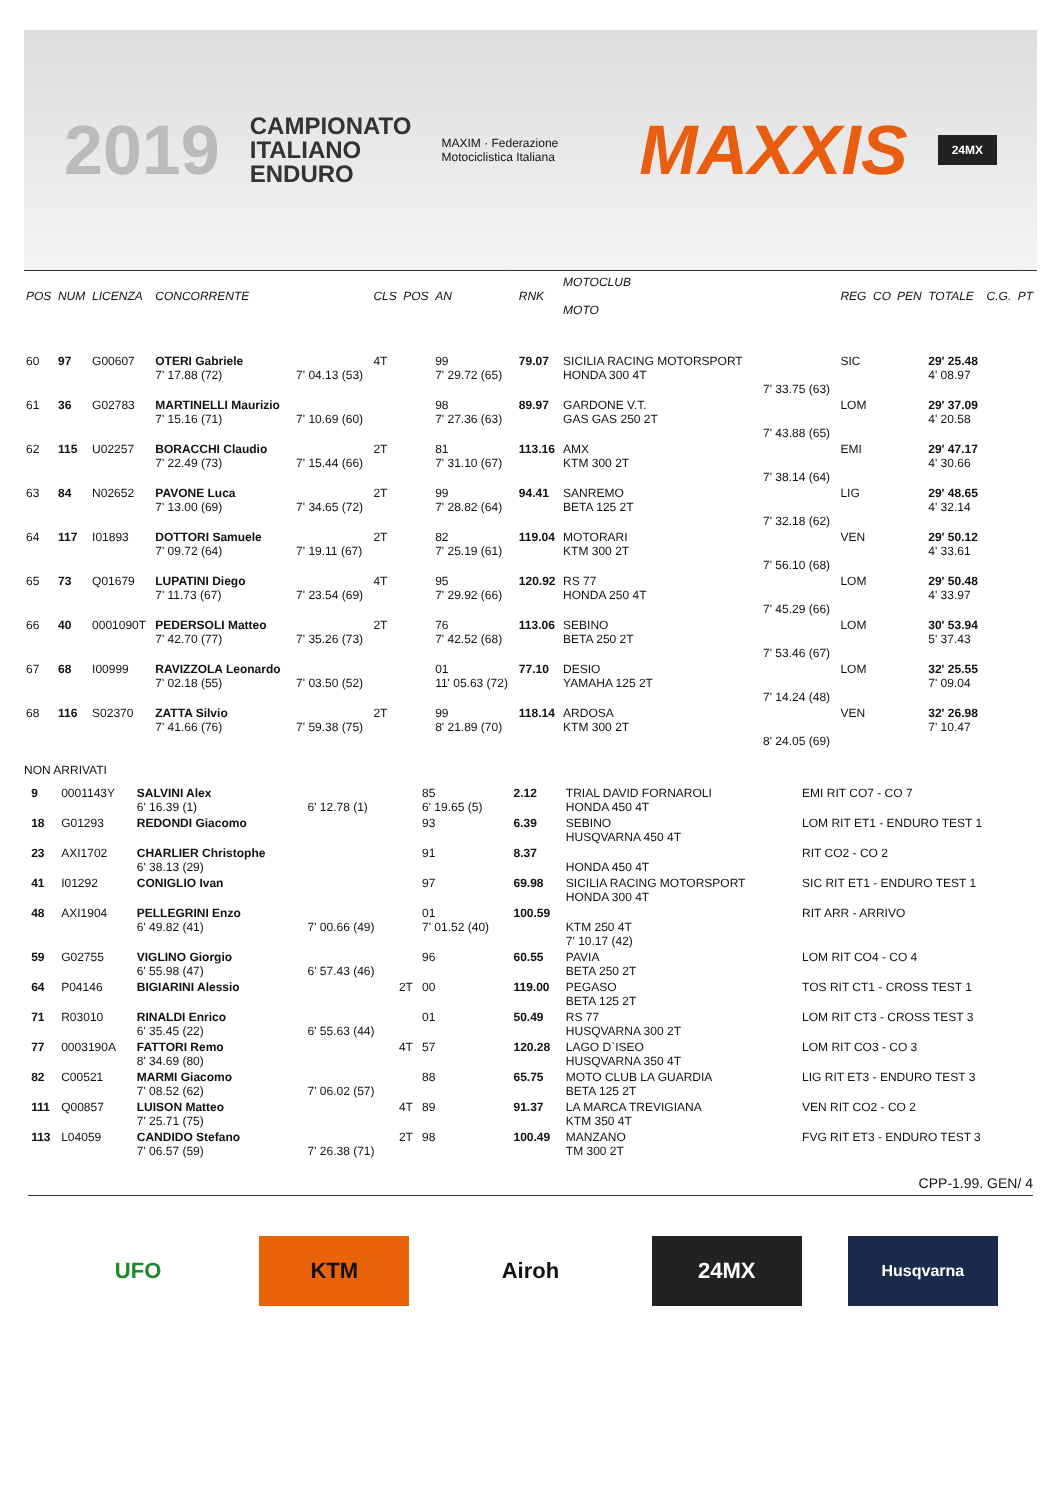2019 CAMPIONATO
ITALIANO
ENDURO MAXIM · Federazione Motociclistica Italiana MAXXIS 24MX
| POS | NUM | LICENZA | CONCORRENTE | | CLS | POS | AN | RNK | MOTOCLUB MOTO | | REG | CO | PEN | TOTALE | C.G. | PT |
| --- | --- | --- | --- | --- | --- | --- | --- | --- | --- | --- | --- | --- | --- | --- | --- | --- |
| 60 | 97 | G00607 | OTERI Gabriele 7' 17.88 (72) | 7' 04.13 (53) | 4T | | 99 7' 29.72 (65) | 79.07 | SICILIA RACING MOTORSPORT HONDA 300 4T | 7' 33.75 (63) | SIC | | | 29' 25.48 4' 08.97 | | |
| 61 | 36 | G02783 | MARTINELLI Maurizio 7' 15.16 (71) | 7' 10.69 (60) | | | 98 7' 27.36 (63) | 89.97 | GARDONE V.T. GAS GAS 250 2T | 7' 43.88 (65) | LOM | | | 29' 37.09 4' 20.58 | | |
| 62 | 115 | U02257 | BORACCHI Claudio 7' 22.49 (73) | 7' 15.44 (66) | 2T | | 81 7' 31.10 (67) | 113.16 | AMX KTM 300 2T | 7' 38.14 (64) | EMI | | | 29' 47.17 4' 30.66 | | |
| 63 | 84 | N02652 | PAVONE Luca 7' 13.00 (69) | 7' 34.65 (72) | 2T | | 99 7' 28.82 (64) | 94.41 | SANREMO BETA 125 2T | 7' 32.18 (62) | LIG | | | 29' 48.65 4' 32.14 | | |
| 64 | 117 | I01893 | DOTTORI Samuele 7' 09.72 (64) | 7' 19.11 (67) | 2T | | 82 7' 25.19 (61) | 119.04 | MOTORARI KTM 300 2T | 7' 56.10 (68) | VEN | | | 29' 50.12 4' 33.61 | | |
| 65 | 73 | Q01679 | LUPATINI Diego 7' 11.73 (67) | 7' 23.54 (69) | 4T | | 95 7' 29.92 (66) | 120.92 | RS 77 HONDA 250 4T | 7' 45.29 (66) | LOM | | | 29' 50.48 4' 33.97 | | |
| 66 | 40 | 0001090T | PEDERSOLI Matteo 7' 42.70 (77) | 7' 35.26 (73) | 2T | | 76 7' 42.52 (68) | 113.06 | SEBINO BETA 250 2T | 7' 53.46 (67) | LOM | | | 30' 53.94 5' 37.43 | | |
| 67 | 68 | I00999 | RAVIZZOLA Leonardo 7' 02.18 (55) | 7' 03.50 (52) | | | 01 11' 05.63 (72) | 77.10 | DESIO YAMAHA 125 2T | 7' 14.24 (48) | LOM | | | 32' 25.55 7' 09.04 | | |
| 68 | 116 | S02370 | ZATTA Silvio 7' 41.66 (76) | 7' 59.38 (75) | 2T | | 99 8' 21.89 (70) | 118.14 | ARDOSA KTM 300 2T | 8' 24.05 (69) | VEN | | | 32' 26.98 7' 10.47 | | |
NON ARRIVATI
| | 9 | 0001143Y | SALVINI Alex 6' 16.39 (1) | 6' 12.78 (1) | | 85 6' 19.65 (5) | 2.12 | TRIAL DAVID FORNAROLI HONDA 450 4T | EMI RIT CO7 - CO 7 |
| | 18 | G01293 | REDONDI Giacomo | | | 93 | 6.39 | SEBINO HUSQVARNA 450 4T | LOM RIT ET1 - ENDURO TEST 1 |
| | 23 | AXI1702 | CHARLIER Christophe 6' 38.13 (29) | | | 91 | 8.37 | HONDA 450 4T | RIT CO2 - CO 2 |
| | 41 | I01292 | CONIGLIO Ivan | | | 97 | 69.98 | SICILIA RACING MOTORSPORT HONDA 300 4T | SIC RIT ET1 - ENDURO TEST 1 |
| | 48 | AXI1904 | PELLEGRINI Enzo 6' 49.82 (41) | 7' 00.66 (49) | | 01 7' 01.52 (40) | 100.59 | KTM 250 4T 7' 10.17 (42) | RIT ARR - ARRIVO |
| | 59 | G02755 | VIGLINO Giorgio 6' 55.98 (47) | 6' 57.43 (46) | | 96 | 60.55 | PAVIA BETA 250 2T | LOM RIT CO4 - CO 4 |
| | 64 | P04146 | BIGIARINI Alessio | | 2T | 00 | 119.00 | PEGASO BETA 125 2T | TOS RIT CT1 - CROSS TEST 1 |
| | 71 | R03010 | RINALDI Enrico 6' 35.45 (22) | 6' 55.63 (44) | | 01 | 50.49 | RS 77 HUSQVARNA 300 2T | LOM RIT CT3 - CROSS TEST 3 |
| | 77 | 0003190A | FATTORI Remo 8' 34.69 (80) | | 4T | 57 | 120.28 | LAGO D`ISEO HUSQVARNA 350 4T | LOM RIT CO3 - CO 3 |
| | 82 | C00521 | MARMI Giacomo 7' 08.52 (62) | 7' 06.02 (57) | | 88 | 65.75 | MOTO CLUB LA GUARDIA BETA 125 2T | LIG RIT ET3 - ENDURO TEST 3 |
| | 111 | Q00857 | LUISON Matteo 7' 25.71 (75) | | 4T | 89 | 91.37 | LA MARCA TREVIGIANA KTM 350 4T | VEN RIT CO2 - CO 2 |
| | 113 | L04059 | CANDIDO Stefano 7' 06.57 (59) | 7' 26.38 (71) | 2T | 98 | 100.49 | MANZANO TM 300 2T | FVG RIT ET3 - ENDURO TEST 3 |
CPP-1.99. GEN/ 4
UFO KTM Airoh 24MX
Husqvarna